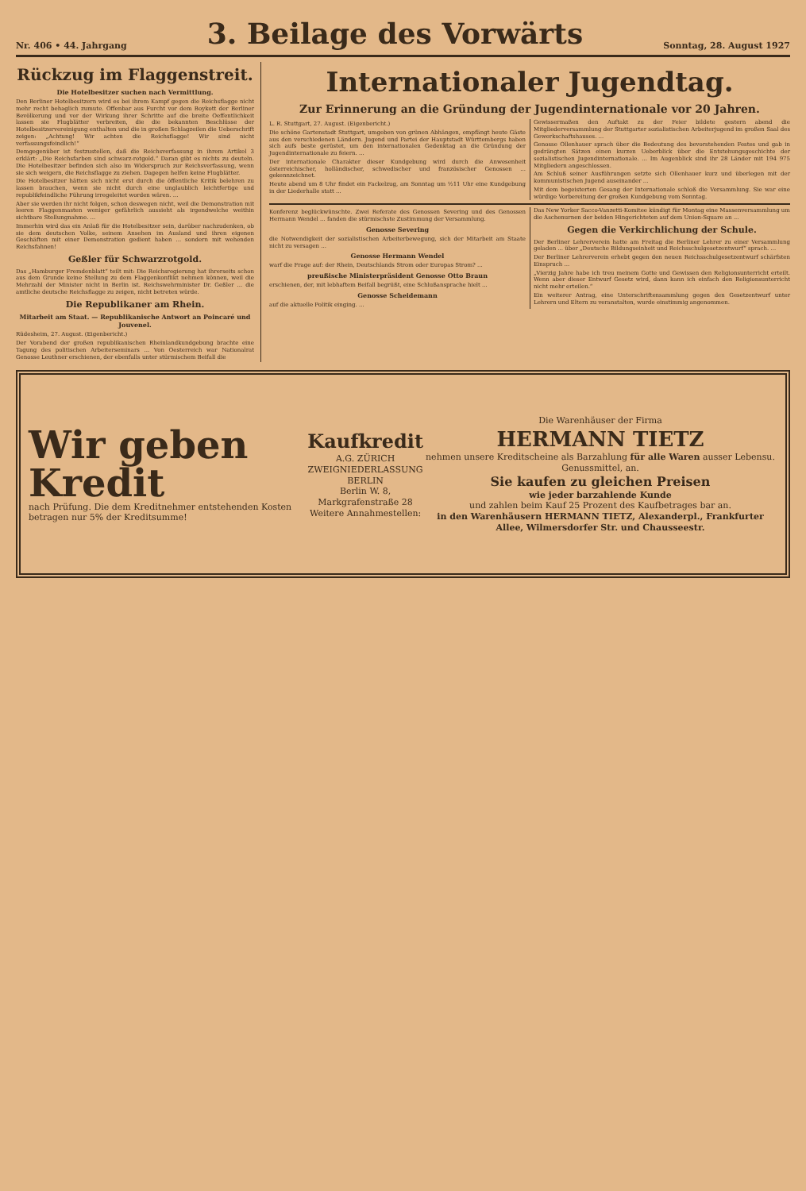Nr. 406 • 44. Jahrgang
3. Beilage des Vorwärts
Sonntag, 28. August 1927
Rückzug im Flaggenstreit.
Die Hotelbesitzer suchen nach Vermittlung.
Den Berliner Hotelbesitzern wird es bei ihrem Kampf gegen die Reichsflagge nicht mehr recht behaglich zumute. Offenbar aus Furcht vor dem Boykott der Berliner Bevölkerung und vor der Wirkung ihrer Schritte auf die breite Oeffentlichkeit lassen sie Flugblätter verbreiten, die die bekannten Beschlüsse der Hotelbesitzervereinigung enthalten und die in großen Schlagzeilen die Ueberschrift zeigen: „Achtung! Wir achten die Reichsflagge! Wir sind nicht verfassungsfeindlich!“
Demgegenüber ist festzustellen, daß die Reichsverfassung in ihrem Artikel 3 erklärt: „Die Reichsfarben sind schwarz-rotgold.“ Daran gibt es nichts zu deuteln. Die Hotelbesitzer befinden sich also im Widerspruch zur Reichsverfassung, wenn sie sich weigern, die Reichsflagge zu ziehen. Dagegen helfen keine Flugblätter.
Die Hotelbesitzer hätten sich nicht erst durch die öffentliche Kritik belehren zu lassen brauchen, wenn sie nicht durch eine unglaublich leichtfertige und republikfeindliche Führung irregeleitet worden wären. ...
Aber sie werden ihr nicht folgen, schon deswegen nicht, weil die Demonstration mit leeren Flaggenmasten weniger gefährlich aussieht als irgendwelche weithin sichtbare Stellungnahme. ...
Immerhin wird das ein Anlaß für die Hotelbesitzer sein, darüber nachzudenken, ob sie dem deutschen Volke, seinem Ansehen im Ausland und ihren eigenen Geschäften mit einer Demonstration gedient haben ... sondern mit wehenden Reichsfahnen!
Geßler für Schwarzrotgold.
Das „Hamburger Fremdenblatt“ teilt mit: Die Reichsregierung hat ihrerseits schon aus dem Grunde keine Stellung zu dem Flaggenkonflikt nehmen können, weil die Mehrzahl der Minister nicht in Berlin ist. Reichswehrminister Dr. Geßler ... die amtliche deutsche Reichsflagge zu zeigen, nicht betreten würde.
Die Republikaner am Rhein.
Mitarbeit am Staat. — Republikanische Antwort an Poincaré und Jouvenel.
Rüdesheim, 27. August. (Eigenbericht.)
Der Vorabend der großen republikanischen Rheinlandkundgebung brachte eine Tagung des politischen Arbeiterseminars ... Von Oesterreich war Nationalrat Genosse Leuthner erschienen, der ebenfalls unter stürmischem Beifall die
Internationaler Jugendtag.
Zur Erinnerung an die Gründung der Jugendinternationale vor 20 Jahren.
L. R. Stuttgart, 27. August. (Eigenbericht.)
Die schöne Gartenstadt Stuttgart, umgeben von grünen Abhängen, empfängt heute Gäste aus den verschiedenen Ländern. Jugend und Partei der Hauptstadt Württembergs haben sich aufs beste gerüstet, um den internationalen Gedenktag an die Gründung der Jugendinternationale zu feiern. ...
Der internationale Charakter dieser Kundgebung wird durch die Anwesenheit österreichischer, holländischer, schwedischer und französischer Genossen ... gekennzeichnet.
Heute abend um 8 Uhr findet ein Fackelzug, am Sonntag um ½11 Uhr eine Kundgebung in der Liederhalle statt ...
Gewissermaßen den Auftakt zu der Feier bildete gestern abend die Mitgliederversammlung der Stuttgarter sozialistischen Arbeiterjugend im großen Saal des Gewerkschaftshauses. ...
Genosse Ollenhauer sprach über die Bedeutung des bevorstehenden Festes und gab in gedrängten Sätzen einen kurzen Ueberblick über die Entstehungsgeschichte der sozialistischen Jugendinternationale. ... Im Augenblick sind ihr 28 Länder mit 194 975 Mitgliedern angeschlossen.
Am Schluß seiner Ausführungen setzte sich Ollenhauer kurz und überlegen mit der kommunistischen Jugend auseinander ...
Mit dem begeisterten Gesang der Internationale schloß die Versammlung. Sie war eine würdige Vorbereitung der großen Kundgebung vom Sonntag.
Konferenz beglückwünschte. Zwei Referate des Genossen Severing und des Genossen Hermann Wendel ... fanden die stürmischste Zustimmung der Versammlung.
Genosse Severing
die Notwendigkeit der sozialistischen Arbeiterbewegung, sich der Mitarbeit am Staate nicht zu versagen ...
Genosse Hermann Wendel
warf die Frage auf: der Rhein, Deutschlands Strom oder Europas Strom? ...
preußische Ministerpräsident Genosse Otto Braun
erschienen, der, mit lebhaftem Beifall begrüßt, eine Schlußansprache hielt ...
Genosse Scheidemann
auf die aktuelle Politik einging. ...
Das New Yorker Sacco-Vanzetti-Komitee kündigt für Montag eine Massenversammlung um die Aschenurnen der beiden Hingerichteten auf dem Union-Square an ...
Gegen die Verkirchlichung der Schule.
Der Berliner Lehrerverein hatte am Freitag die Berliner Lehrer zu einer Versammlung geladen ... über „Deutsche Bildungseinheit und Reichsschulgesetzentwurf“ sprach. ...
Der Berliner Lehrerverein erhebt gegen den neuen Reichsschulgesetzentwurf schärfsten Einspruch ...
„Vierzig Jahre habe ich treu meinem Gotte und Gewissen den Religionsunterricht erteilt. Wenn aber dieser Entwurf Gesetz wird, dann kann ich einfach den Religionsunterricht nicht mehr erteilen.“
Ein weiterer Antrag, eine Unterschriftensammlung gegen den Gesetzentwurf unter Lehrern und Eltern zu veranstalten, wurde einstimmig angenommen.
Wir geben Kredit
nach Prüfung. Die dem Kreditnehmer entstehenden Kosten betragen nur 5% der Kreditsumme!
Kaufkredit
A.G. ZÜRICH
ZWEIGNIEDERLASSUNG BERLIN
Berlin W. 8, Markgrafenstraße 28
Weitere Annahmestellen:
Die Warenhäuser der Firma
HERMANN TIETZ
nehmen unsere Kreditscheine als Barzahlung für alle Waren ausser Lebensu. Genussmittel, an.
Sie kaufen zu gleichen Preisen
wie jeder barzahlende Kunde
und zahlen beim Kauf 25 Prozent des Kaufbetrages bar an.
in den Warenhäusern HERMANN TIETZ, Alexanderpl., Frankfurter Allee, Wilmersdorfer Str. und Chausseestr.